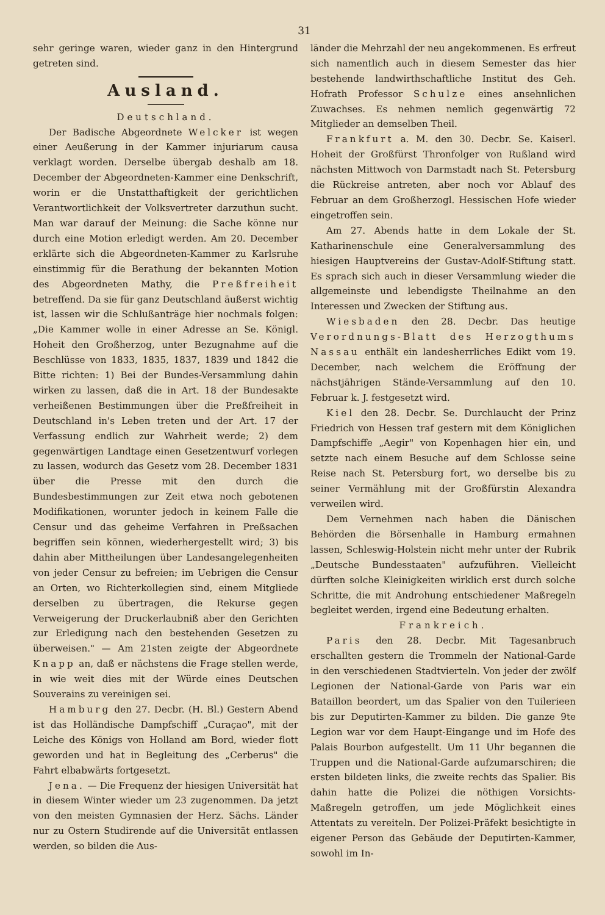31
sehr geringe waren, wieder ganz in den Hintergrund getreten sind.
Ausland.
Deutschland.
Der Badische Abgeordnete Welcker ist wegen einer Aeußerung in der Kammer injuriarum causa verklagt worden. Derselbe übergab deshalb am 18. December der Abgeordneten-Kammer eine Denkschrift, worin er die Unstatthaftigkeit der gerichtlichen Verantwortlichkeit der Volksvertreter darzuthun sucht. Man war darauf der Meinung: die Sache könne nur durch eine Motion erledigt werden. Am 20. December erklärte sich die Abgeordneten-Kammer zu Karlsruhe einstimmig für die Berathung der bekannten Motion des Abgeordneten Mathy, die Preßfreiheit betreffend. Da sie für ganz Deutschland äußerst wichtig ist, lassen wir die Schlußanträge hier nochmals folgen: „Die Kammer wolle in einer Adresse an Se. Königl. Hoheit den Großherzog, unter Bezugnahme auf die Beschlüsse von 1833, 1835, 1837, 1839 und 1842 die Bitte richten: 1) Bei der Bundes-Versammlung dahin wirken zu lassen, daß die in Art. 18 der Bundesakte verheißenen Bestimmungen über die Preßfreiheit in Deutschland in's Leben treten und der Art. 17 der Verfassung endlich zur Wahrheit werde; 2) dem gegenwärtigen Landtage einen Gesetzentwurf vorlegen zu lassen, wodurch das Gesetz vom 28. December 1831 über die Presse mit den durch die Bundesbestimmungen zur Zeit etwa noch gebotenen Modifikationen, worunter jedoch in keinem Falle die Censur und das geheime Verfahren in Preßsachen begriffen sein können, wiederhergestellt wird; 3) bis dahin aber Mittheilungen über Landesangelegenheiten von jeder Censur zu befreien; im Uebrigen die Censur an Orten, wo Richterkollegien sind, einem Mitgliede derselben zu übertragen, die Rekurse gegen Verweigerung der Druckerlaubniß aber den Gerichten zur Erledigung nach den bestehenden Gesetzen zu überweisen." — Am 21sten zeigte der Abgeordnete Knapp an, daß er nächstens die Frage stellen werde, in wie weit dies mit der Würde eines Deutschen Souverains zu vereinigen sei.
Hamburg den 27. Decbr. (H. Bl.) Gestern Abend ist das Holländische Dampfschiff „Curaçao", mit der Leiche des Königs von Holland am Bord, wieder flott geworden und hat in Begleitung des „Cerberus" die Fahrt elbabwärts fortgesetzt.
Jena. — Die Frequenz der hiesigen Universität hat in diesem Winter wieder um 23 zugenommen. Da jetzt von den meisten Gymnasien der Herz. Sächs. Länder nur zu Ostern Studirende auf die Universität entlassen werden, so bilden die Aus-
länder die Mehrzahl der neu angekommenen. Es erfreut sich namentlich auch in diesem Semester das hier bestehende landwirthschaftliche Institut des Geh. Hofrath Professor Schulze eines ansehnlichen Zuwachses. Es nehmen nemlich gegenwärtig 72 Mitglieder an demselben Theil.
Frankfurt a. M. den 30. Decbr. Se. Kaiserl. Hoheit der Großfürst Thronfolger von Rußland wird nächsten Mittwoch von Darmstadt nach St. Petersburg die Rückreise antreten, aber noch vor Ablauf des Februar an dem Großherzogl. Hessischen Hofe wieder eingetroffen sein.
Am 27. Abends hatte in dem Lokale der St. Katharinenschule eine Generalversammlung des hiesigen Hauptvereins der Gustav-Adolf-Stiftung statt. Es sprach sich auch in dieser Versammlung wieder die allgemeinste und lebendigste Theilnahme an den Interessen und Zwecken der Stiftung aus.
Wiesbaden den 28. Decbr. Das heutige Verordnungs-Blatt des Herzogthums Nassau enthält ein landesherrliches Edikt vom 19. December, nach welchem die Eröffnung der nächstjährigen Stände-Versammlung auf den 10. Februar k. J. festgesetzt wird.
Kiel den 28. Decbr. Se. Durchlaucht der Prinz Friedrich von Hessen traf gestern mit dem Königlichen Dampfschiffe „Aegir" von Kopenhagen hier ein, und setzte nach einem Besuche auf dem Schlosse seine Reise nach St. Petersburg fort, wo derselbe bis zu seiner Vermählung mit der Großfürstin Alexandra verweilen wird.
Dem Vernehmen nach haben die Dänischen Behörden die Börsenhalle in Hamburg ermahnen lassen, Schleswig-Holstein nicht mehr unter der Rubrik „Deutsche Bundesstaaten" aufzuführen. Vielleicht dürften solche Kleinigkeiten wirklich erst durch solche Schritte, die mit Androhung entschiedener Maßregeln begleitet werden, irgend eine Bedeutung erhalten.
Frankreich.
Paris den 28. Decbr. Mit Tagesanbruch erschallten gestern die Trommeln der National-Garde in den verschiedenen Stadtvierteln. Von jeder der zwölf Legionen der National-Garde von Paris war ein Bataillon beordert, um das Spalier von den Tuilerieen bis zur Deputirten-Kammer zu bilden. Die ganze 9te Legion war vor dem Haupt-Eingange und im Hofe des Palais Bourbon aufgestellt. Um 11 Uhr begannen die Truppen und die National-Garde aufzumarschiren; die ersten bildeten links, die zweite rechts das Spalier. Bis dahin hatte die Polizei die nöthigen Vorsichts-Maßregeln getroffen, um jede Möglichkeit eines Attentats zu vereiteln. Der Polizei-Präfekt besichtigte in eigener Person das Gebäude der Deputirten-Kammer, sowohl im In-